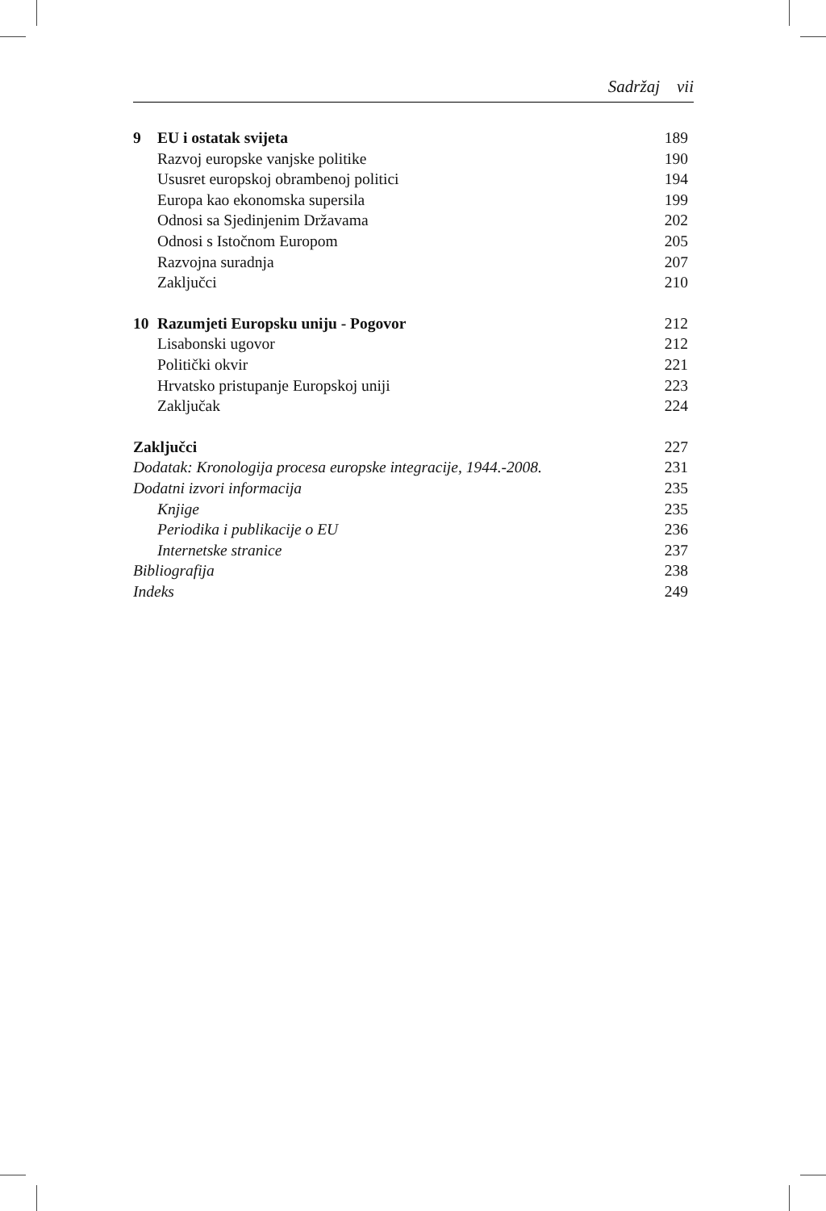Sadržaj vii
| 9 | EU i ostatak svijeta | 189 |
| | Razvoj europske vanjske politike | 190 |
| | Ususret europskoj obrambenoj politici | 194 |
| | Europa kao ekonomska supersila | 199 |
| | Odnosi sa Sjedinjenim Državama | 202 |
| | Odnosi s Istočnom Europom | 205 |
| | Razvojna suradnja | 207 |
| | Zaključci | 210 |
| 10 | Razumjeti Europsku uniju - Pogovor | 212 |
| | Lisabonski ugovor | 212 |
| | Politički okvir | 221 |
| | Hrvatsko pristupanje Europskoj uniji | 223 |
| | Zaključak | 224 |
| Zaključci | | 227 |
| Dodatak: Kronologija procesa europske integracije, 1944.-2008. | | 231 |
| Dodatni izvori informacija | | 235 |
| | Knjige | 235 |
| | Periodika i publikacije o EU | 236 |
| | Internetske stranice | 237 |
| Bibliografija | | 238 |
| Indeks | | 249 |